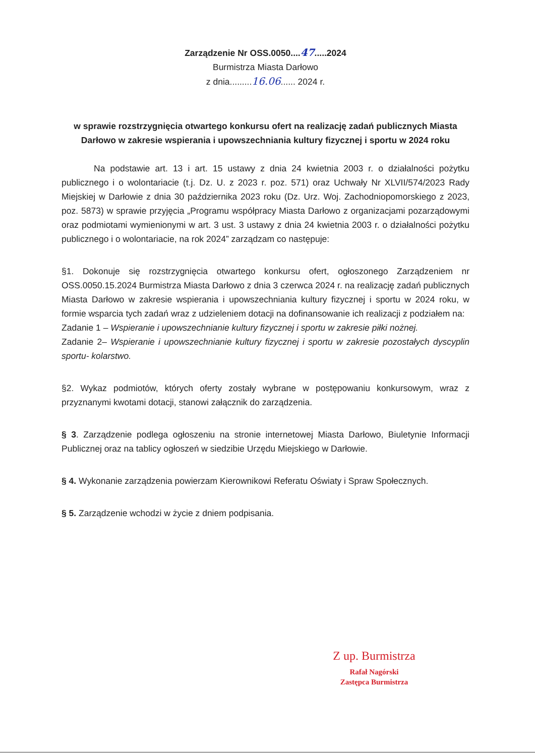Zarządzenie Nr OSS.0050....47.....2024
Burmistrza Miasta Darłowo
z dnia.........16.06...... 2024 r.
w sprawie rozstrzygnięcia otwartego konkursu ofert na realizację zadań publicznych Miasta Darłowo w zakresie wspierania i upowszechniania kultury fizycznej i sportu w 2024 roku
Na podstawie art. 13 i art. 15 ustawy z dnia 24 kwietnia 2003 r. o działalności pożytku publicznego i o wolontariacie (t.j. Dz. U. z 2023 r. poz. 571) oraz Uchwały Nr XLVII/574/2023 Rady Miejskiej w Darłowie z dnia 30 października 2023 roku (Dz. Urz. Woj. Zachodniopomorskiego z 2023, poz. 5873) w sprawie przyjęcia „Programu współpracy Miasta Darłowo z organizacjami pozarządowymi oraz podmiotami wymienionymi w art. 3 ust. 3 ustawy z dnia 24 kwietnia 2003 r. o działalności pożytku publicznego i o wolontariacie, na rok 2024” zarządzam co następuje:
§1. Dokonuje się rozstrzygnięcia otwartego konkursu ofert, ogłoszonego Zarządzeniem nr OSS.0050.15.2024 Burmistrza Miasta Darłowo z dnia 3 czerwca 2024 r. na realizację zadań publicznych Miasta Darłowo w zakresie wspierania i upowszechniania kultury fizycznej i sportu w 2024 roku, w formie wsparcia tych zadań wraz z udzieleniem dotacji na dofinansowanie ich realizacji z podziałem na:
Zadanie 1 – Wspieranie i upowszechnianie kultury fizycznej i sportu w zakresie piłki nożnej.
Zadanie 2– Wspieranie i upowszechnianie kultury fizycznej i sportu w zakresie pozostałych dyscyplin sportu- kolarstwo.
§2. Wykaz podmiotów, których oferty zostały wybrane w postępowaniu konkursowym, wraz z przyznanymi kwotami dotacji, stanowi załącznik do zarządzenia.
§ 3. Zarządzenie podlega ogłoszeniu na stronie internetowej Miasta Darłowo, Biuletynie Informacji Publicznej oraz na tablicy ogłoszeń w siedzibie Urzędu Miejskiego w Darłowie.
§ 4. Wykonanie zarządzenia powierzam Kierownikowi Referatu Oświaty i Spraw Społecznych.
§ 5. Zarządzenie wchodzi w życie z dniem podpisania.
Z up. Burmistrza
Rafał Nagórski
Zastępca Burmistrza